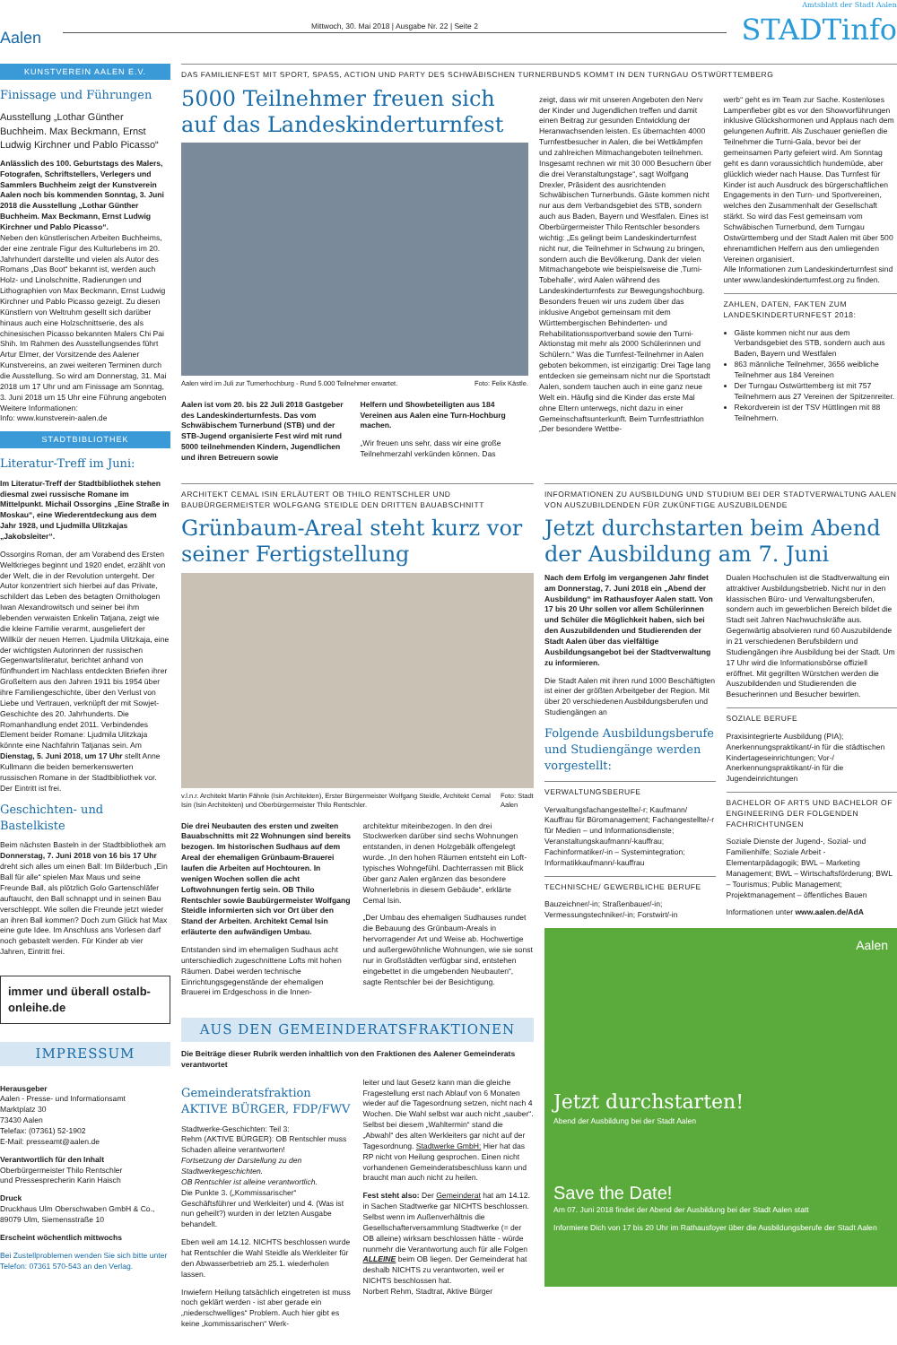Aalen
Mittwoch, 30. Mai 2018 | Ausgabe Nr. 22 | Seite 2
Amtsblatt der Stadt Aalen
STADTinfo
KUNSTVEREIN AALEN E.V.
Finissage und Führungen
Ausstellung „Lothar Günther Buchheim. Max Beckmann, Ernst Ludwig Kirchner und Pablo Picasso“
Anlässlich des 100. Geburtstags des Malers, Fotografen, Schriftstellers, Verlegers und Sammlers Buchheim zeigt der Kunstverein Aalen noch bis kommenden Sonntag, 3. Juni 2018 die Ausstellung „Lothar Günther Buchheim. Max Beckmann, Ernst Ludwig Kirchner und Pablo Picasso“.
Neben den künstlerischen Arbeiten Buchheims, der eine zentrale Figur des Kulturlebens im 20. Jahrhundert darstellte und vielen als Autor des Romans „Das Boot“ bekannt ist, werden auch Holz- und Linolschnitte, Radierungen und Lithographien von Max Beckmann, Ernst Ludwig Kirchner und Pablo Picasso gezeigt. Zu diesen Künstlern von Weltruhm gesellt sich darüber hinaus auch eine Holzschnittserie, des als chinesischen Picasso bekannten Malers Chi Pai Shih. Im Rahmen des Ausstellungsendes führt Artur Elmer, der Vorsitzende des Aalener Kunstvereins, an zwei weiteren Terminen durch die Ausstellung. So wird am Donnerstag, 31. Mai 2018 um 17 Uhr und am Finissage am Sonntag, 3. Juni 2018 um 15 Uhr eine Führung angeboten
Weitere Informationen:
Info: www.kunstverein-aalen.de
STADTBIBLIOTHEK
Literatur-Treff im Juni:
Im Literatur-Treff der Stadtbibliothek stehen diesmal zwei russische Romane im Mittelpunkt. Michail Ossorgins „Eine Straße in Moskau“, eine Wiederentdeckung aus dem Jahr 1928, und Ljudmilla Ulitzkajas „Jakobsleiter“.
Ossorgins Roman, der am Vorabend des Ersten Weltkrieges beginnt und 1920 endet, erzählt von der Welt, die in der Revolution untergeht. Der Autor konzentriert sich hierbei auf das Private, schildert das Leben des betagten Ornithologen Iwan Alexandrowitsch und seiner bei ihm lebenden verwaisten Enkelin Tatjana, zeigt wie die kleine Familie verarmt, ausgeliefert der Willkür der neuen Herren. Ljudmila Ulitzkaja, eine der wichtigsten Autorinnen der russischen Gegenwartsliteratur, berichtet anhand von fünfhundert im Nachlass entdeckten Briefen ihrer Großeltern aus den Jahren 1911 bis 1954 über ihre Familiengeschichte, über den Verlust von Liebe und Vertrauen, verknüpft der mit Sowjet-Geschichte des 20. Jahrhunderts. Die Romanhandlung endet 2011. Verbindendes Element beider Romane: Ljudmila Ulitzkaja könnte eine Nachfahrin Tatjanas sein. Am Dienstag, 5. Juni 2018, um 17 Uhr stellt Anne Kullmann die beiden bemerkenswerten russischen Romane in der Stadtbibliothek vor. Der Eintritt ist frei.
Geschichten- und Bastelkiste
Beim nächsten Basteln in der Stadtbibliothek am Donnerstag, 7. Juni 2018 von 16 bis 17 Uhr dreht sich alles um einen Ball: Im Bilderbuch „Ein Ball für alle“ spielen Max Maus und seine Freunde Ball, als plötzlich Golo Gartenschläfer auftaucht, den Ball schnappt und in seinen Bau verschleppt. Wie sollen die Freunde jetzt wieder an ihren Ball kommen? Doch zum Glück hat Max eine gute Idee. Im Anschluss ans Vorlesen darf noch gebastelt werden. Für Kinder ab vier Jahren, Eintritt frei.
immer und überall ostalb-onleihe.de
IMPRESSUM
Herausgeber
Aalen - Presse- und Informationsamt
Marktplatz 30
73430 Aalen
Telefax: (07361) 52-1902
E-Mail: presseamt@aalen.de
Verantwortlich für den Inhalt
Oberbürgermeister Thilo Rentschler
und Pressesprecherin Karin Haisch
Druck
Druckhaus Ulm Oberschwaben GmbH & Co., 89079 Ulm, Siemensstraße 10
Erscheint wöchentlich mittwochs
Bei Zustellproblemen wenden Sie sich bitte unter Telefon: 07361 570-543 an den Verlag.
DAS FAMILIENFEST MIT SPORT, SPASS, ACTION UND PARTY DES SCHWÄBISCHEN TURNERBUNDS KOMMT IN DEN TURNGAU OSTWÜRTTEMBERG
5000 Teilnehmer freuen sich auf das Landeskinderturnfest
Aalen wird im Juli zur Turnerhochburg - Rund 5.000 Teilnehmer erwartet. Foto: Felix Kästle.
Aalen ist vom 20. bis 22 Juli 2018 Gastgeber des Landeskinderturnfests. Das vom Schwäbischem Turnerbund (STB) und der STB-Jugend organisierte Fest wird mit rund 5000 teilnehmenden Kindern, Jugendlichen und ihren Betreuern sowie
Helfern und Showbeteiligten aus 184 Vereinen aus Aalen eine Turn-Hochburg machen.
„Wir freuen uns sehr, dass wir eine große Teilnehmerzahl verkünden können. Das
zeigt, dass wir mit unseren Angeboten den Nerv der Kinder und Jugendlichen treffen und damit einen Beitrag zur gesunden Entwicklung der Heranwachsenden leisten. Es übernachten 4000 Turnfestbesucher in Aalen, die bei Wettkämpfen und zahlreichen Mitmachangeboten teilnehmen. Insgesamt rechnen wir mit 30 000 Besuchern über die drei Veranstaltungstage“, sagt Wolfgang Drexler, Präsident des ausrichtenden Schwäbischen Turnerbunds. Gäste kommen nicht nur aus dem Verbandsgebiet des STB, sondern auch aus Baden, Bayern und Westfalen. Eines ist Oberbürgermeister Thilo Rentschler besonders wichtig: „Es gelingt beim Landeskinderturnfest nicht nur, die Teilnehmer in Schwung zu bringen, sondern auch die Bevölkerung. Dank der vielen Mitmachangebote wie beispielsweise die ‚Turni-Tobehalle‘, wird Aalen während des Landeskinderturnfests zur Bewegungshochburg. Besonders freuen wir uns zudem über das inklusive Angebot gemeinsam mit dem Württembergischen Behinderten- und Rehabilitationssportverband sowie den Turni-Aktionstag mit mehr als 2000 Schülerinnen und Schülern.“ Was die Turnfest-Teilnehmer in Aalen geboten bekommen, ist einzigartig: Drei Tage lang entdecken sie gemeinsam nicht nur die Sportstadt Aalen, sondern tauchen auch in eine ganz neue Welt ein. Häufig sind die Kinder das erste Mal ohne Eltern unterwegs, nicht dazu in einer Gemeinschaftsunterkunft. Beim Turnfesttriathlon „Der besondere Wettbe-
werb“ geht es im Team zur Sache. Kostenloses Lampenfieber gibt es vor den Showvorführungen inklusive Glückshormonen und Applaus nach dem gelungenen Auftritt. Als Zuschauer genießen die Teilnehmer die Turni-Gala, bevor bei der gemeinsamen Party gefeiert wird. Am Sonntag geht es dann voraussichtlich hundemüde, aber glücklich wieder nach Hause. Das Turnfest für Kinder ist auch Ausdruck des bürgerschaftlichen Engagements in den Turn- und Sportvereinen, welches den Zusammenhalt der Gesellschaft stärkt. So wird das Fest gemeinsam vom Schwäbischen Turnerbund, dem Turngau Ostwürttemberg und der Stadt Aalen mit über 500 ehrenamtlichen Helfern aus den umliegenden Vereinen organisiert.
Alle Informationen zum Landeskinderturnfest sind unter www.landeskinderturnfest.org zu finden.
ZAHLEN, DATEN, FAKTEN ZUM LANDESKINDERTURNFEST 2018:
Gäste kommen nicht nur aus dem Verbandsgebiet des STB, sondern auch aus Baden, Bayern und Westfalen
863 männliche Teilnehmer, 3656 weibliche Teilnehmer aus 184 Vereinen
Der Turngau Ostwürttemberg ist mit 757 Teilnehmern aus 27 Vereinen der Spitzenreiter.
Rekordverein ist der TSV Hüttlingen mit 88 Teilnehmern.
ARCHITEKT CEMAL ISIN ERLÄUTERT OB THILO RENTSCHLER UND BAUBÜRGERMEISTER WOLFGANG STEIDLE DEN DRITTEN BAUABSCHNITT
Grünbaum-Areal steht kurz vor seiner Fertigstellung
v.l.n.r. Architekt Martin Fähnle (Isin Architekten), Erster Bürgermeister Wolfgang Steidle, Architekt Cemal Isin (Isin Architekten) und Oberbürgermeister Thilo Rentschler. Foto: Stadt Aalen
Die drei Neubauten des ersten und zweiten Bauabschnitts mit 22 Wohnungen sind bereits bezogen. Im historischen Sudhaus auf dem Areal der ehemaligen Grünbaum-Brauerei laufen die Arbeiten auf Hochtouren. In wenigen Wochen sollen die acht Loftwohnungen fertig sein. OB Thilo Rentschler sowie Baubürgermeister Wolfgang Steidle informierten sich vor Ort über den Stand der Arbeiten. Architekt Cemal Isin erläuterte den aufwändigen Umbau.
Entstanden sind im ehemaligen Sudhaus acht unterschiedlich zugeschnittene Lofts mit hohen Räumen. Dabei werden technische Einrichtungsgegenstände der ehemaligen Brauerei im Erdgeschoss in die Innen-
architektur miteinbezogen. In den drei Stockwerken darüber sind sechs Wohnungen entstanden, in denen Holzgebälk offengelegt wurde. „In den hohen Räumen entsteht ein Loft-typisches Wohngefühl. Dachterrassen mit Blick über ganz Aalen ergänzen das besondere Wohnerlebnis in diesem Gebäude“, erklärte Cemal Isin.
„Der Umbau des ehemaligen Sudhauses rundet die Bebauung des Grünbaum-Areals in hervorragender Art und Weise ab. Hochwertige und außergewöhnliche Wohnungen, wie sie sonst nur in Großstädten verfügbar sind, entstehen eingebettet in die umgebenden Neubauten“, sagte Rentschler bei der Besichtigung.
AUS DEN GEMEINDERATSFRAKTIONEN
Die Beiträge dieser Rubrik werden inhaltlich von den Fraktionen des Aalener Gemeinderats verantwortet
Gemeinderatsfraktion AKTIVE BÜRGER, FDP/FWV
Stadtwerke-Geschichten: Teil 3:
Rehm (AKTIVE BÜRGER): OB Rentschler muss Schaden alleine verantworten!
Fortsetzung der Darstellung zu den Stadtwerkegeschichten.
OB Rentschler ist alleine verantwortlich.
Die Punkte 3. („Kommissarischer“ Geschäftsführer und Werkleiter) und 4. (Was ist nun geheilt?) wurden in der letzten Ausgabe behandelt.
Eben weil am 14.12. NICHTS beschlossen wurde hat Rentschler die Wahl Steidle als Werkleiter für den Abwasserbetrieb am 25.1. wiederholen lassen.
Inwiefern Heilung tatsächlich eingetreten ist muss noch geklärt werden - ist aber gerade ein „niederschwelliges“ Problem. Auch hier gibt es keine „kommissarischen“ Werk-
leiter und laut Gesetz kann man die gleiche Fragestellung erst nach Ablauf von 6 Monaten wieder auf die Tagesordnung setzen, nicht nach 4 Wochen. Die Wahl selbst war auch nicht „sauber“. Selbst bei diesem „Wahltermin“ stand die „Abwahl“ des alten Werkleiters gar nicht auf der Tagesordnung. Stadtwerke GmbH: Hier hat das RP nicht von Heilung gesprochen. Einen nicht vorhandenen Gemeinderatsbeschluss kann und braucht man auch nicht zu heilen.
Fest steht also: Der Gemeinderat hat am 14.12. in Sachen Stadtwerke gar NICHTS beschlossen. Selbst wenn im Außenverhältnis die Gesellschafterversammlung Stadtwerke (= der OB alleine) wirksam beschlossen hätte - würde nunmehr die Verantwortung auch für alle Folgen ALLEINE beim OB liegen. Der Gemeinderat hat deshalb NICHTS zu verantworten, weil er NICHTS beschlossen hat.
Norbert Rehm, Stadtrat, Aktive Bürger
INFORMATIONEN ZU AUSBILDUNG UND STUDIUM BEI DER STADTVERWALTUNG AALEN VON AUSZUBILDENDEN FÜR ZUKÜNFTIGE AUSZUBILDENDE
Jetzt durchstarten beim Abend der Ausbildung am 7. Juni
Nach dem Erfolg im vergangenen Jahr findet am Donnerstag, 7. Juni 2018 ein „Abend der Ausbildung“ im Rathausfoyer Aalen statt. Von 17 bis 20 Uhr sollen vor allem Schülerinnen und Schüler die Möglichkeit haben, sich bei den Auszubildenden und Studierenden der Stadt Aalen über das vielfältige Ausbildungsangebot bei der Stadtverwaltung zu informieren.
Die Stadt Aalen mit ihren rund 1000 Beschäftigten ist einer der größten Arbeitgeber der Region. Mit über 20 verschiedenen Ausbildungsberufen und Studiengängen an
Folgende Ausbildungsberufe und Studiengänge werden vorgestellt:
VERWALTUNGSBERUFE
Verwaltungsfachangestellte/-r; Kaufmann/ Kauffrau für Büromanagement; Fachangestellte/-r für Medien – und Informationsdienste; Veranstaltungskaufmann/-kauffrau; Fachinformatiker/-in – Systemintegration; Informatikkaufmann/-kauffrau
TECHNISCHE/ GEWERBLICHE BERUFE
Bauzeichner/-in; Straßenbauer/-in; Vermessungstechniker/-in; Forstwirt/-in
Dualen Hochschulen ist die Stadtverwaltung ein attraktiver Ausbildungsbetrieb. Nicht nur in den klassischen Büro- und Verwaltungsberufen, sondern auch im gewerblichen Bereich bildet die Stadt seit Jahren Nachwuchskräfte aus. Gegenwärtig absolvieren rund 60 Auszubildende in 21 verschiedenen Berufsbildern und Studiengängen ihre Ausbildung bei der Stadt. Um 17 Uhr wird die Informationsbörse offiziell eröffnet. Mit gegrillten Würstchen werden die Auszubildenden und Studierenden die Besucherinnen und Besucher bewirten.
SOZIALE BERUFE
Praxisintegrierte Ausbildung (PIA); Anerkennungspraktikant/-in für die städtischen Kindertageseinrichtungen; Vor-/ Anerkennungspraktikant/-in für die Jugendeinrichtungen
BACHELOR OF ARTS UND BACHELOR OF ENGINEERING DER FOLGENDEN FACHRICHTUNGEN
Soziale Dienste der Jugend-, Sozial- und Familienhilfe; Soziale Arbeit - Elementarpädagogik; BWL – Marketing Management; BWL – Wirtschaftsförderung; BWL – Tourismus; Public Management; Projektmanagement – öffentliches Bauen
Informationen unter www.aalen.de/AdA
Aalen
Jetzt durchstarten!
Abend der Ausbildung bei der Stadt Aalen
Save the Date!
Am 07. Juni 2018 findet der Abend der Ausbildung bei der Stadt Aalen statt
Informiere Dich von 17 bis 20 Uhr im Rathausfoyer über die Ausbildungsberufe der Stadt Aalen